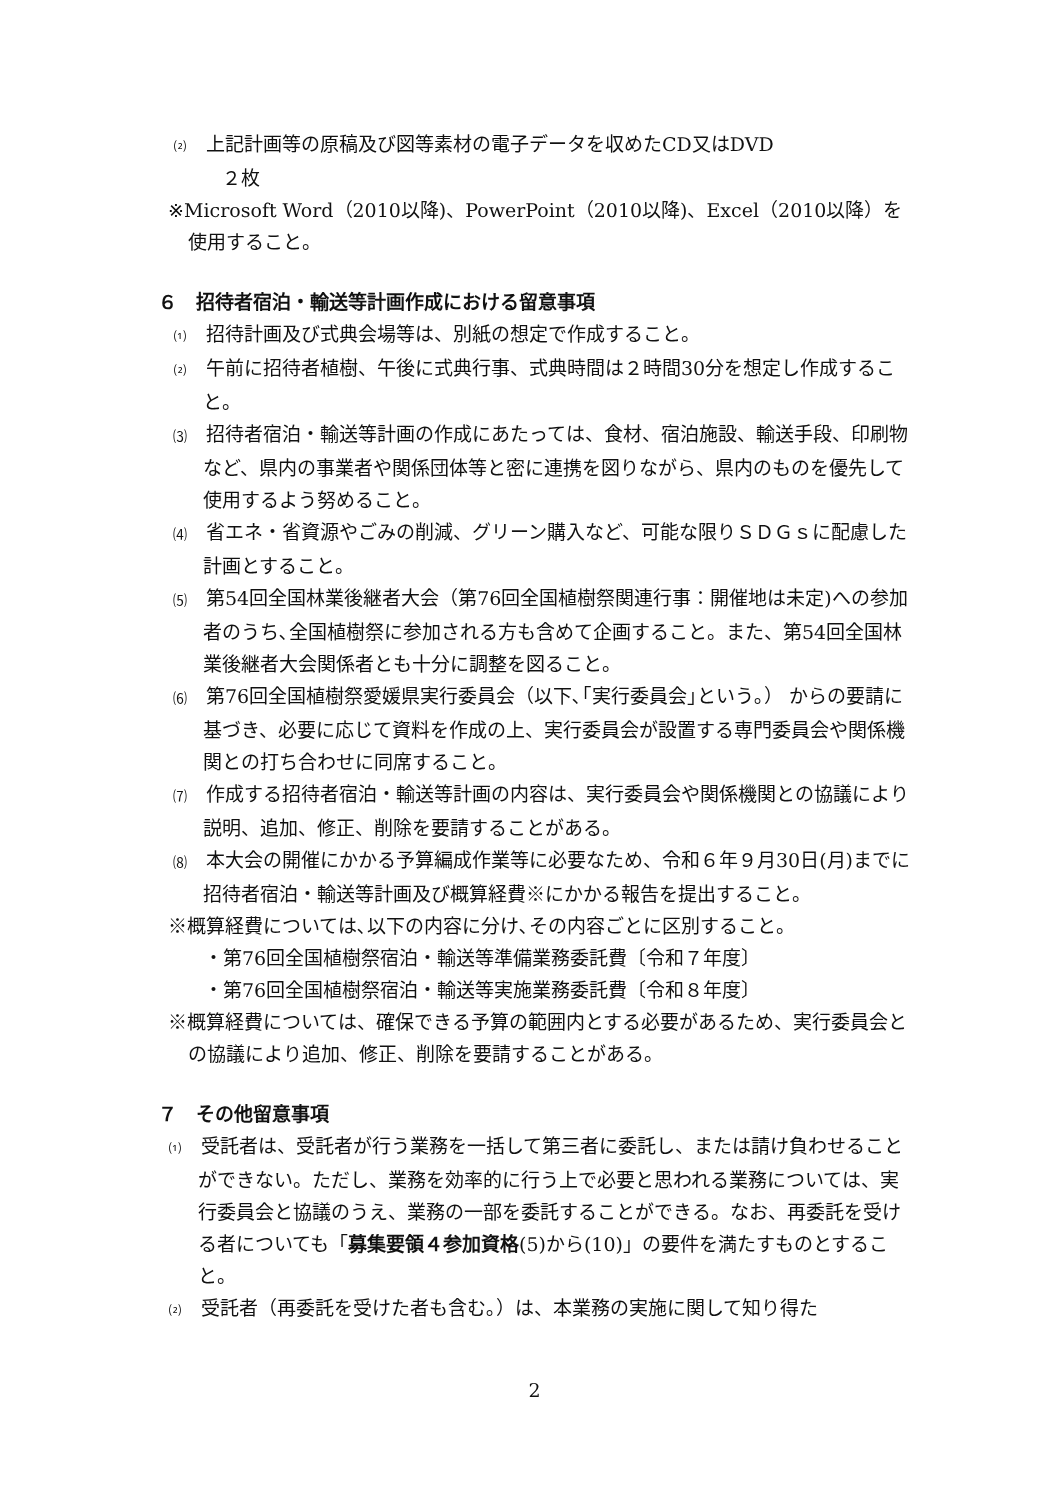⑵　上記計画等の原稿及び図等素材の電子データを収めたCD又はDVD
　２枚
※Microsoft Word（2010以降)、PowerPoint（2010以降)、Excel（2010以降）を使用すること。
６　招待者宿泊・輸送等計画作成における留意事項
⑴　招待計画及び式典会場等は、別紙の想定で作成すること。
⑵　午前に招待者植樹、午後に式典行事、式典時間は２時間30分を想定し作成すること。
⑶　招待者宿泊・輸送等計画の作成にあたっては、食材、宿泊施設、輸送手段、印刷物など、県内の事業者や関係団体等と密に連携を図りながら、県内のものを優先して使用するよう努めること。
⑷　省エネ・省資源やごみの削減、グリーン購入など、可能な限りＳＤＧｓに配慮した計画とすること。
⑸　第54回全国林業後継者大会（第76回全国植樹祭関連行事：開催地は未定)への参加者のうち､全国植樹祭に参加される方も含めて企画すること。また、第54回全国林業後継者大会関係者とも十分に調整を図ること。
⑹　第76回全国植樹祭愛媛県実行委員会（以下､｢実行委員会｣という｡） からの要請に基づき、必要に応じて資料を作成の上、実行委員会が設置する専門委員会や関係機関との打ち合わせに同席すること。
⑺　作成する招待者宿泊・輸送等計画の内容は、実行委員会や関係機関との協議により説明、追加、修正、削除を要請することがある。
⑻　本大会の開催にかかる予算編成作業等に必要なため、令和６年９月30日(月)までに招待者宿泊・輸送等計画及び概算経費※にかかる報告を提出すること。
※概算経費については､以下の内容に分け､その内容ごとに区別すること。
・第76回全国植樹祭宿泊・輸送等準備業務委託費〔令和７年度〕
・第76回全国植樹祭宿泊・輸送等実施業務委託費〔令和８年度〕
※概算経費については、確保できる予算の範囲内とする必要があるため、実行委員会との協議により追加、修正、削除を要請することがある。
７　その他留意事項
⑴　受託者は、受託者が行う業務を一括して第三者に委託し、または請け負わせることができない。ただし、業務を効率的に行う上で必要と思われる業務については、実行委員会と協議のうえ、業務の一部を委託することができる。なお、再委託を受ける者についても「募集要領４参加資格(5)から(10)」の要件を満たすものとすること。
⑵　受託者（再委託を受けた者も含む｡）は、本業務の実施に関して知り得た
2